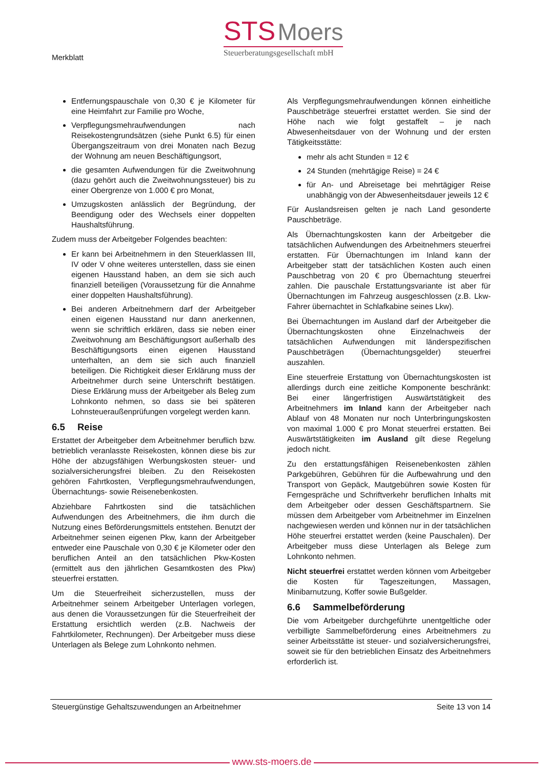Merkblatt
STS Moers
Steuerberatungsgesellschaft mbH
Entfernungspauschale von 0,30 € je Kilometer für eine Heimfahrt zur Familie pro Woche,
Verpflegungsmehraufwendungen nach Reisekostengrundsätzen (siehe Punkt 6.5) für einen Übergangszeitraum von drei Monaten nach Bezug der Wohnung am neuen Beschäftigungsort,
die gesamten Aufwendungen für die Zweitwohnung (dazu gehört auch die Zweitwohnungssteuer) bis zu einer Obergrenze von 1.000 € pro Monat,
Umzugskosten anlässlich der Begründung, der Beendigung oder des Wechsels einer doppelten Haushaltsführung.
Zudem muss der Arbeitgeber Folgendes beachten:
Er kann bei Arbeitnehmern in den Steuerklassen III, IV oder V ohne weiteres unterstellen, dass sie einen eigenen Hausstand haben, an dem sie sich auch finanziell beteiligen (Voraussetzung für die Annahme einer doppelten Haushaltsführung).
Bei anderen Arbeitnehmern darf der Arbeitgeber einen eigenen Hausstand nur dann anerkennen, wenn sie schriftlich erklären, dass sie neben einer Zweitwohnung am Beschäftigungsort außerhalb des Beschäftigungsorts einen eigenen Hausstand unterhalten, an dem sie sich auch finanziell beteiligen. Die Richtigkeit dieser Erklärung muss der Arbeitnehmer durch seine Unterschrift bestätigen. Diese Erklärung muss der Arbeitgeber als Beleg zum Lohnkonto nehmen, so dass sie bei späteren Lohnsteueraußenprüfungen vorgelegt werden kann.
6.5 Reise
Erstattet der Arbeitgeber dem Arbeitnehmer beruflich bzw. betrieblich veranlasste Reisekosten, können diese bis zur Höhe der abzugsfähigen Werbungskosten steuer- und sozialversicherungsfrei bleiben. Zu den Reisekosten gehören Fahrtkosten, Verpflegungsmehraufwendungen, Übernachtungs- sowie Reisenebenkosten.
Abziehbare Fahrtkosten sind die tatsächlichen Aufwendungen des Arbeitnehmers, die ihm durch die Nutzung eines Beförderungsmittels entstehen. Benutzt der Arbeitnehmer seinen eigenen Pkw, kann der Arbeitgeber entweder eine Pauschale von 0,30 € je Kilometer oder den beruflichen Anteil an den tatsächlichen Pkw-Kosten (ermittelt aus den jährlichen Gesamtkosten des Pkw) steuerfrei erstatten.
Um die Steuerfreiheit sicherzustellen, muss der Arbeitnehmer seinem Arbeitgeber Unterlagen vorlegen, aus denen die Voraussetzungen für die Steuerfreiheit der Erstattung ersichtlich werden (z.B. Nachweis der Fahrtkilometer, Rechnungen). Der Arbeitgeber muss diese Unterlagen als Belege zum Lohnkonto nehmen.
Als Verpflegungsmehraufwendungen können einheitliche Pauschbeträge steuerfrei erstattet werden. Sie sind der Höhe nach wie folgt gestaffelt – je nach Abwesenheitsdauer von der Wohnung und der ersten Tätigkeitsstätte:
mehr als acht Stunden = 12 €
24 Stunden (mehrtägige Reise) = 24 €
für An- und Abreisetage bei mehrtägiger Reise unabhängig von der Abwesenheitsdauer jeweils 12 €
Für Auslandsreisen gelten je nach Land gesonderte Pauschbeträge.
Als Übernachtungskosten kann der Arbeitgeber die tatsächlichen Aufwendungen des Arbeitnehmers steuerfrei erstatten. Für Übernachtungen im Inland kann der Arbeitgeber statt der tatsächlichen Kosten auch einen Pauschbetrag von 20 € pro Übernachtung steuerfrei zahlen. Die pauschale Erstattungsvariante ist aber für Übernachtungen im Fahrzeug ausgeschlossen (z.B. Lkw-Fahrer übernachtet in Schlafkabine seines Lkw).
Bei Übernachtungen im Ausland darf der Arbeitgeber die Übernachtungskosten ohne Einzelnachweis der tatsächlichen Aufwendungen mit länderspezifischen Pauschbeträgen (Übernachtungsgelder) steuerfrei auszahlen.
Eine steuerfreie Erstattung von Übernachtungskosten ist allerdings durch eine zeitliche Komponente beschränkt: Bei einer längerfristigen Auswärtstätigkeit des Arbeitnehmers im Inland kann der Arbeitgeber nach Ablauf von 48 Monaten nur noch Unterbringungskosten von maximal 1.000 € pro Monat steuerfrei erstatten. Bei Auswärtstätigkeiten im Ausland gilt diese Regelung jedoch nicht.
Zu den erstattungsfähigen Reisenebenkosten zählen Parkgebühren, Gebühren für die Aufbewahrung und den Transport von Gepäck, Mautgebühren sowie Kosten für Ferngespräche und Schriftverkehr beruflichen Inhalts mit dem Arbeitgeber oder dessen Geschäftspartnern. Sie müssen dem Arbeitgeber vom Arbeitnehmer im Einzelnen nachgewiesen werden und können nur in der tatsächlichen Höhe steuerfrei erstattet werden (keine Pauschalen). Der Arbeitgeber muss diese Unterlagen als Belege zum Lohnkonto nehmen.
Nicht steuerfrei erstattet werden können vom Arbeitgeber die Kosten für Tageszeitungen, Massagen, Minibarnutzung, Koffer sowie Bußgelder.
6.6 Sammelbeförderung
Die vom Arbeitgeber durchgeführte unentgeltliche oder verbilligte Sammelbeförderung eines Arbeitnehmers zu seiner Arbeitsstätte ist steuer- und sozialversicherungsfrei, soweit sie für den betrieblichen Einsatz des Arbeitnehmers erforderlich ist.
Steuergünstige Gehaltszuwendungen an Arbeitnehmer Seite 13 von 14
www.sts-moers.de